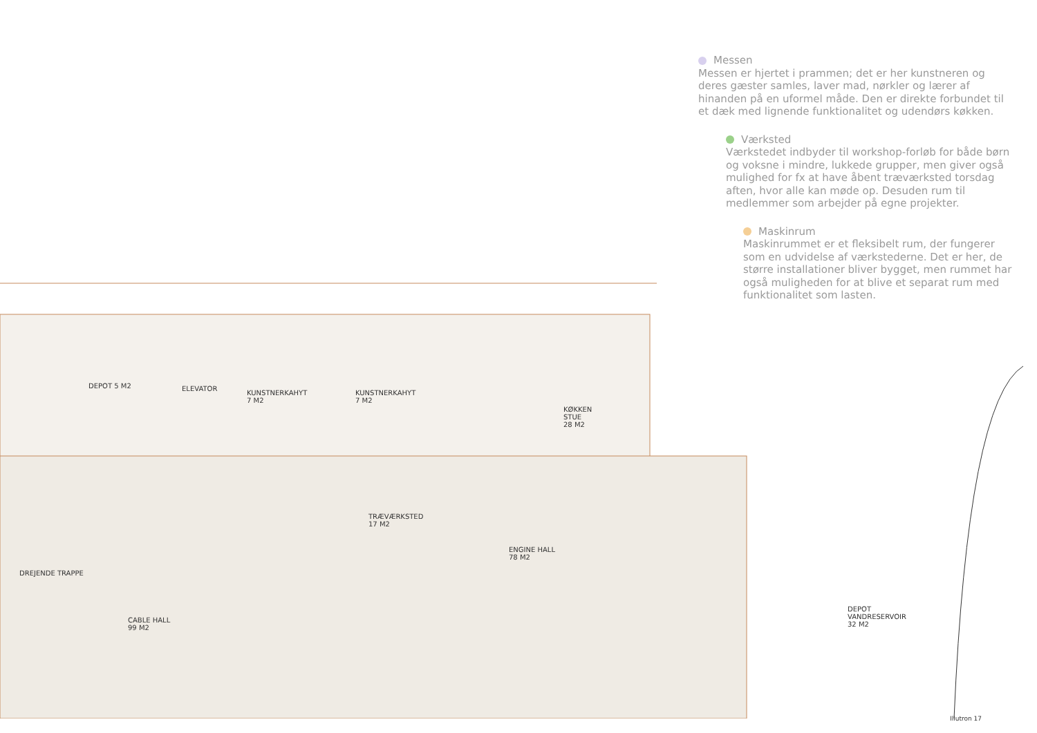Messen
Messen er hjertet i prammen; det er her kunstneren og deres gæster samles, laver mad, nørkler og lærer af hinanden på en uformel måde. Den er direkte forbundet til et dæk med lignende funktionalitet og udendørs køkken.
Værksted
Værkstedet indbyder til workshop-forløb for både børn og voksne i mindre, lukkede grupper, men giver også mulighed for fx at have åbent træværksted torsdag aften, hvor alle kan møde op. Desuden rum til medlemmer som arbejder på egne projekter.
Maskinrum
Maskinrummet er et fleksibelt rum, der fungerer som en udvidelse af værkstederne. Det er her, de større installationer bliver bygget, men rummet har også muligheden for at blive et separat rum med funktionalitet som lasten.
DEPOT 5 M2 ELEVATOR
KUNSTNERKAHYT
7 M2
KUNSTNERKAHYT
7 M2
KØKKEN
STUE
28 M2
TRÆVÆRKSTED
17 M2
ENGINE HALL
78 M2
DREJENDE TRAPPE
CABLE HALL
99 M2
DEPOT
VANDRESERVOIR
32 M2
Illutron 17